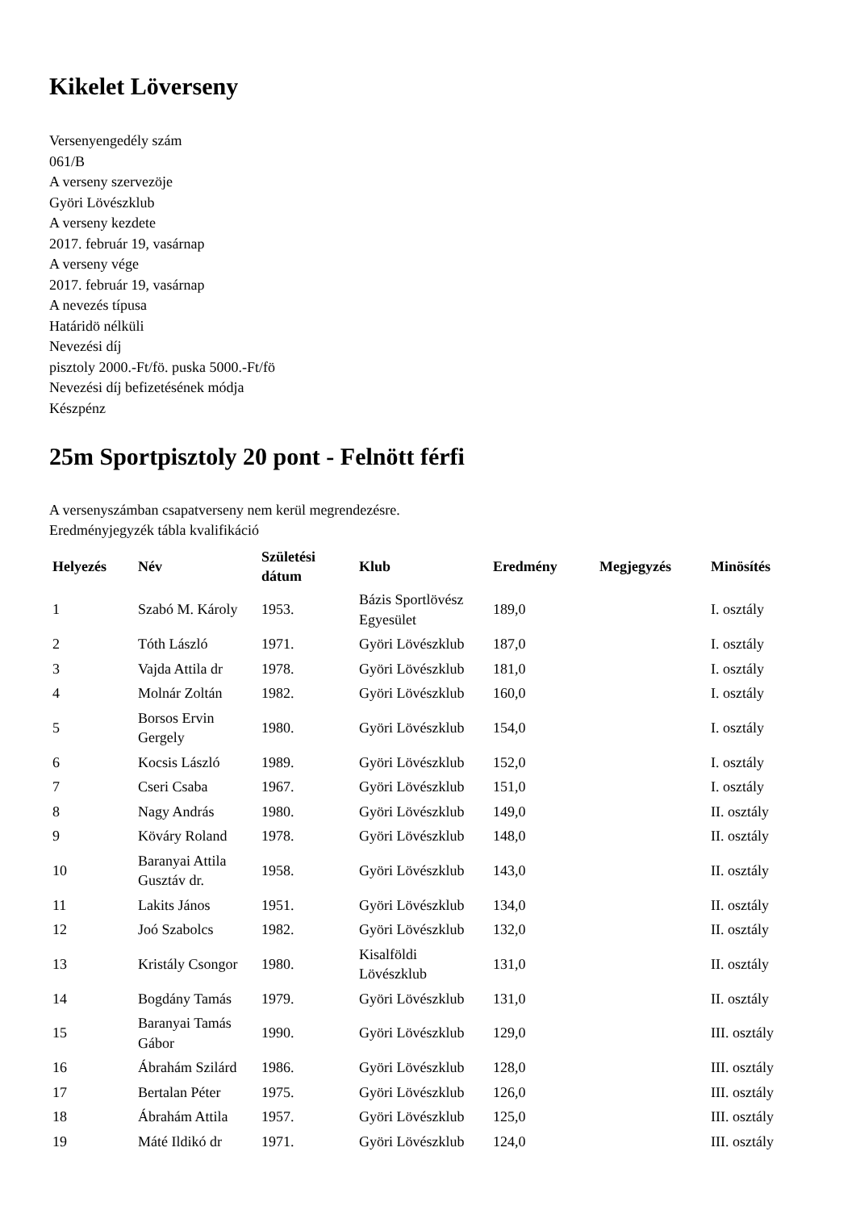Kikelet Löverseny
Versenyengedély szám
061/B
A verseny szervezöje
Györi Lövészklub
A verseny kezdete
2017. február 19, vasárnap
A verseny vége
2017. február 19, vasárnap
A nevezés típusa
Határidö nélküli
Nevezési díj
pisztoly 2000.-Ft/fö. puska 5000.-Ft/fö
Nevezési díj befizetésének módja
Készpénz
25m Sportpisztoly 20 pont - Felnött férfi
A versenyszámban csapatverseny nem kerül megrendezésre.
Eredményjegyzék tábla kvalifikáció
| Helyezés | Név | Születési dátum | Klub | Eredmény | Megjegyzés | Minösítés |
| --- | --- | --- | --- | --- | --- | --- |
| 1 | Szabó M. Károly | 1953. | Bázis Sportlövész Egyesület | 189,0 | | I. osztály |
| 2 | Tóth László | 1971. | Györi Lövészklub | 187,0 | | I. osztály |
| 3 | Vajda Attila dr | 1978. | Györi Lövészklub | 181,0 | | I. osztály |
| 4 | Molnár Zoltán | 1982. | Györi Lövészklub | 160,0 | | I. osztály |
| 5 | Borsos Ervin Gergely | 1980. | Györi Lövészklub | 154,0 | | I. osztály |
| 6 | Kocsis László | 1989. | Györi Lövészklub | 152,0 | | I. osztály |
| 7 | Cseri Csaba | 1967. | Györi Lövészklub | 151,0 | | I. osztály |
| 8 | Nagy András | 1980. | Györi Lövészklub | 149,0 | | II. osztály |
| 9 | Köváry Roland | 1978. | Györi Lövészklub | 148,0 | | II. osztály |
| 10 | Baranyai Attila Gusztáv dr. | 1958. | Györi Lövészklub | 143,0 | | II. osztály |
| 11 | Lakits János | 1951. | Györi Lövészklub | 134,0 | | II. osztály |
| 12 | Joó Szabolcs | 1982. | Györi Lövészklub | 132,0 | | II. osztály |
| 13 | Kristály Csongor | 1980. | Kisalföldi Lövészklub | 131,0 | | II. osztály |
| 14 | Bogdány Tamás | 1979. | Györi Lövészklub | 131,0 | | II. osztály |
| 15 | Baranyai Tamás Gábor | 1990. | Györi Lövészklub | 129,0 | | III. osztály |
| 16 | Ábrahám Szilárd | 1986. | Györi Lövészklub | 128,0 | | III. osztály |
| 17 | Bertalan Péter | 1975. | Györi Lövészklub | 126,0 | | III. osztály |
| 18 | Ábrahám Attila | 1957. | Györi Lövészklub | 125,0 | | III. osztály |
| 19 | Máté Ildikó dr | 1971. | Györi Lövészklub | 124,0 | | III. osztály |